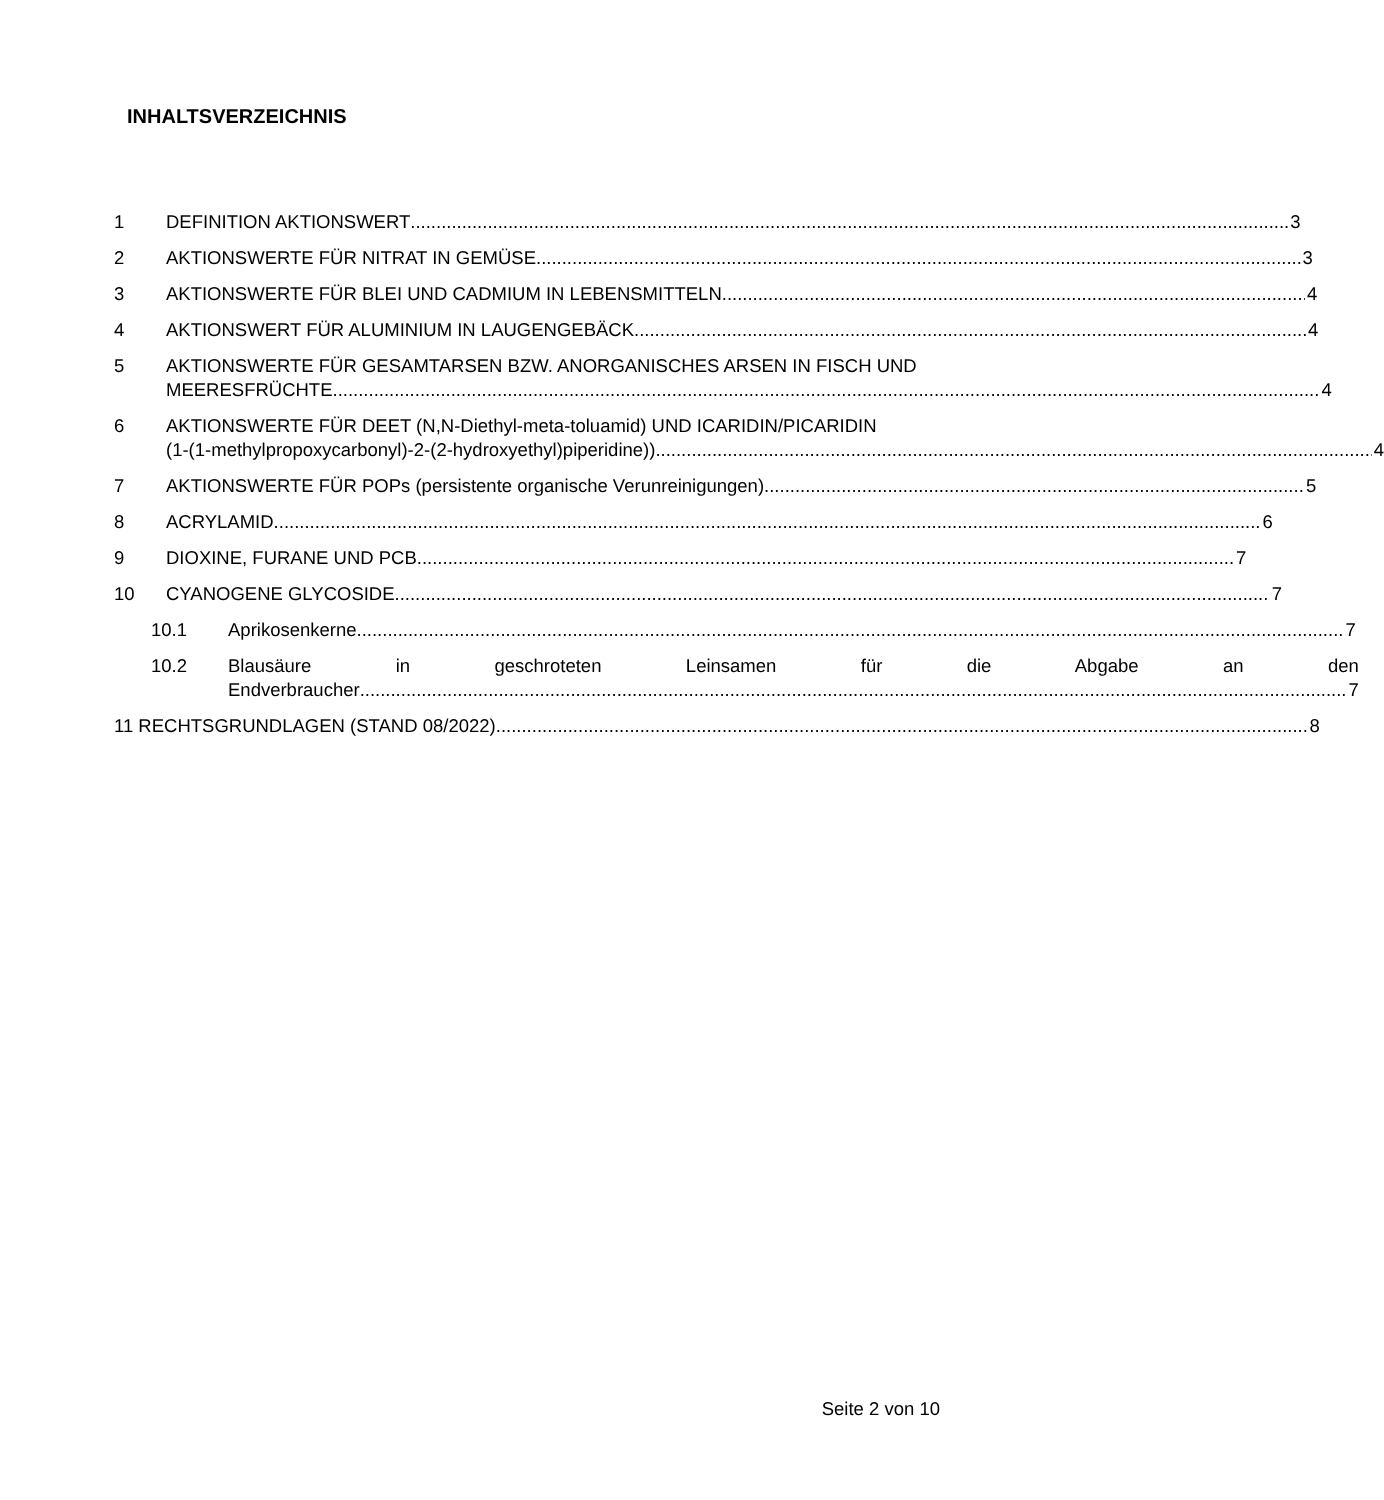INHALTSVERZEICHNIS
1 DEFINITION AKTIONSWERT 3
2 AKTIONSWERTE FÜR NITRAT IN GEMÜSE 3
3 AKTIONSWERTE FÜR BLEI UND CADMIUM IN LEBENSMITTELN 4
4 AKTIONSWERT FÜR ALUMINIUM IN LAUGENGEBÄCK 4
5 AKTIONSWERTE FÜR GESAMTARSEN BZW. ANORGANISCHES ARSEN IN FISCH UND
MEERESFRÜCHTE 4
6 AKTIONSWERTE FÜR DEET (N,N-Diethyl-meta-toluamid) UND ICARIDIN/PICARIDIN
(1-(1-methylpropoxycarbonyl)-2-(2-hydroxyethyl)piperidine)) 4
7 AKTIONSWERTE FÜR POPs (persistente organische Verunreinigungen) 5
8 ACRYLAMID 6
9 DIOXINE, FURANE UND PCB 7
10 CYANOGENE GLYCOSIDE 7
10.1 Aprikosenkerne 7
10.2 Blausäure in geschroteten Leinsamen für die Abgabe an den
Endverbraucher 7
11 RECHTSGRUNDLAGEN (STAND 08/2022) 8
Seite 2 von 10